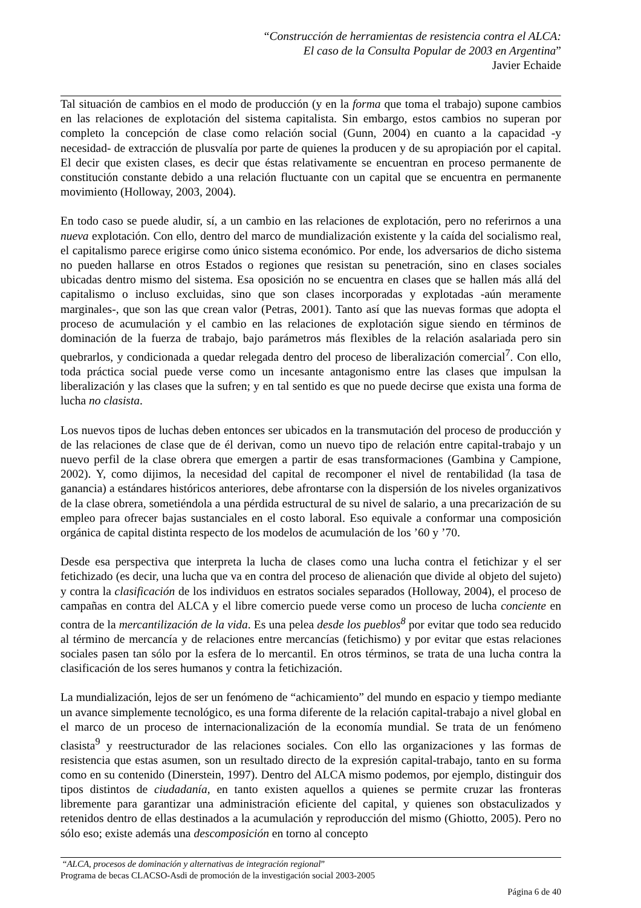“Construcción de herramientas de resistencia contra el ALCA:
El caso de la Consulta Popular de 2003 en Argentina”
Javier Echaide
Tal situación de cambios en el modo de producción (y en la forma que toma el trabajo) supone cambios en las relaciones de explotación del sistema capitalista. Sin embargo, estos cambios no superan por completo la concepción de clase como relación social (Gunn, 2004) en cuanto a la capacidad -y necesidad- de extracción de plusvalía por parte de quienes la producen y de su apropiación por el capital. El decir que existen clases, es decir que éstas relativamente se encuentran en proceso permanente de constitución constante debido a una relación fluctuante con un capital que se encuentra en permanente movimiento (Holloway, 2003, 2004).
En todo caso se puede aludir, sí, a un cambio en las relaciones de explotación, pero no referirnos a una nueva explotación. Con ello, dentro del marco de mundialización existente y la caída del socialismo real, el capitalismo parece erigirse como único sistema económico. Por ende, los adversarios de dicho sistema no pueden hallarse en otros Estados o regiones que resistan su penetración, sino en clases sociales ubicadas dentro mismo del sistema. Esa oposición no se encuentra en clases que se hallen más allá del capitalismo o incluso excluidas, sino que son clases incorporadas y explotadas -aún meramente marginales-, que son las que crean valor (Petras, 2001). Tanto así que las nuevas formas que adopta el proceso de acumulación y el cambio en las relaciones de explotación sigue siendo en términos de dominación de la fuerza de trabajo, bajo parámetros más flexibles de la relación asalariada pero sin quebrarlos, y condicionada a quedar relegada dentro del proceso de liberalización comercial<sup>7</sup>. Con ello, toda práctica social puede verse como un incesante antagonismo entre las clases que impulsan la liberalización y las clases que la sufren; y en tal sentido es que no puede decirse que exista una forma de lucha no clasista.
Los nuevos tipos de luchas deben entonces ser ubicados en la transmutación del proceso de producción y de las relaciones de clase que de él derivan, como un nuevo tipo de relación entre capital-trabajo y un nuevo perfil de la clase obrera que emergen a partir de esas transformaciones (Gambina y Campione, 2002). Y, como dijimos, la necesidad del capital de recomponer el nivel de rentabilidad (la tasa de ganancia) a estándares históricos anteriores, debe afrontarse con la dispersión de los niveles organizativos de la clase obrera, sometiéndola a una pérdida estructural de su nivel de salario, a una precarización de su empleo para ofrecer bajas sustanciales en el costo laboral. Eso equivale a conformar una composición orgánica de capital distinta respecto de los modelos de acumulación de los ’60 y ’70.
Desde esa perspectiva que interpreta la lucha de clases como una lucha contra el fetichizar y el ser fetichizado (es decir, una lucha que va en contra del proceso de alienación que divide al objeto del sujeto) y contra la clasificación de los individuos en estratos sociales separados (Holloway, 2004), el proceso de campañas en contra del ALCA y el libre comercio puede verse como un proceso de lucha conciente en contra de la mercantilización de la vida. Es una pelea desde los pueblos<sup>8</sup> por evitar que todo sea reducido al término de mercancía y de relaciones entre mercancías (fetichismo) y por evitar que estas relaciones sociales pasen tan sólo por la esfera de lo mercantil. En otros términos, se trata de una lucha contra la clasificación de los seres humanos y contra la fetichización.
La mundialización, lejos de ser un fenómeno de “achicamiento” del mundo en espacio y tiempo mediante un avance simplemente tecnológico, es una forma diferente de la relación capital-trabajo a nivel global en el marco de un proceso de internacionalización de la economía mundial. Se trata de un fenómeno clasista<sup>9</sup> y reestructurador de las relaciones sociales. Con ello las organizaciones y las formas de resistencia que estas asumen, son un resultado directo de la expresión capital-trabajo, tanto en su forma como en su contenido (Dinerstein, 1997). Dentro del ALCA mismo podemos, por ejemplo, distinguir dos tipos distintos de ciudadanía, en tanto existen aquellos a quienes se permite cruzar las fronteras libremente para garantizar una administración eficiente del capital, y quienes son obstaculizados y retenidos dentro de ellas destinados a la acumulación y reproducción del mismo (Ghiotto, 2005). Pero no sólo eso; existe además una descomposición en torno al concepto
“ALCA, procesos de dominación y alternativas de integración regional”
Programa de becas CLACSO-Asdi de promoción de la investigación social 2003-2005
Página 6 de 40